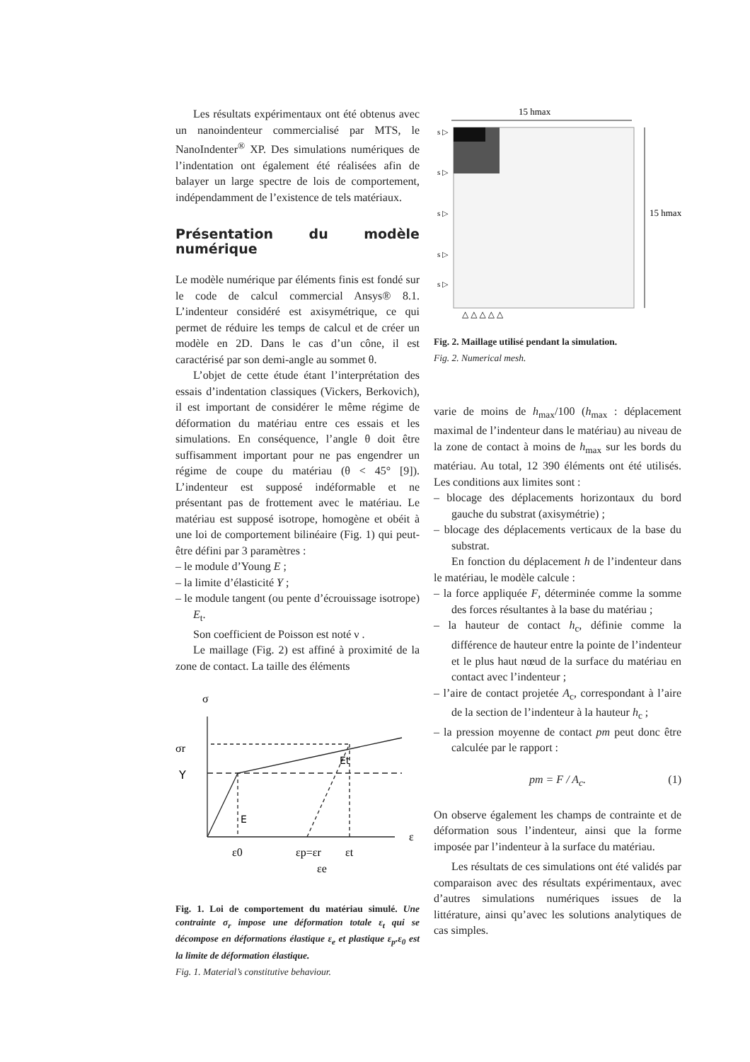Les résultats expérimentaux ont été obtenus avec un nanoindenteur commercialisé par MTS, le NanoIndenter<sup>®</sup> XP. Des simulations numériques de l’indentation ont également été réalisées afin de balayer un large spectre de lois de comportement, indépendamment de l’existence de tels matériaux.
Présentation du modèle numérique
Le modèle numérique par éléments finis est fondé sur le code de calcul commercial Ansys® 8.1. L’indenteur considéré est axisymétrique, ce qui permet de réduire les temps de calcul et de créer un modèle en 2D. Dans le cas d’un cône, il est caractérisé par son demi-angle au sommet θ.
L’objet de cette étude étant l’interprétation des essais d’indentation classiques (Vickers, Berkovich), il est important de considérer le même régime de déformation du matériau entre ces essais et les simulations. En conséquence, l’angle θ doit être suffisamment important pour ne pas engendrer un régime de coupe du matériau (θ < 45° [9]). L’indenteur est supposé indéformable et ne présentant pas de frottement avec le matériau. Le matériau est supposé isotrope, homogène et obéit à une loi de comportement bilinéaire (Fig. 1) qui peut-être défini par 3 paramètres :
– le module d’Young E ;
– la limite d’élasticité Y ;
– le module tangent (ou pente d’écrouissage isotrope) E<sub>t</sub>.
Son coefficient de Poisson est noté ν .
Le maillage (Fig. 2) est affiné à proximité de la zone de contact. La taille des éléments
σ
σr
Y
Et
E
ε
ε0
εp=εr
εt
εe
Fig. 1. Loi de comportement du matériau simulé. Une contrainte σ<sub>r</sub> impose une déformation totale ε<sub>t</sub> qui se décompose en déformations élastique ε<sub>e</sub> et plastique ε<sub>p</sub>.ε<sub>0</sub> est la limite de déformation élastique.
Fig. 1. Material’s constitutive behaviour.
15 hmax
15 hmax
s ▷
s ▷
s ▷
s ▷
s ▷
△ △ △ △ △
Fig. 2. Maillage utilisé pendant la simulation.
Fig. 2. Numerical mesh.
varie de moins de h<sub>max</sub>/100 (h<sub>max</sub> : déplacement maximal de l’indenteur dans le matériau) au niveau de la zone de contact à moins de h<sub>max</sub> sur les bords du matériau. Au total, 12 390 éléments ont été utilisés. Les conditions aux limites sont :
– blocage des déplacements horizontaux du bord gauche du substrat (axisymétrie) ;
– blocage des déplacements verticaux de la base du substrat.
En fonction du déplacement h de l’indenteur dans le matériau, le modèle calcule :
– la force appliquée F, déterminée comme la somme des forces résultantes à la base du matériau ;
– la hauteur de contact h<sub>c</sub>, définie comme la différence de hauteur entre la pointe de l’indenteur et le plus haut nœud de la surface du matériau en contact avec l’indenteur ;
– l’aire de contact projetée A<sub>c</sub>, correspondant à l’aire de la section de l’indenteur à la hauteur h<sub>c</sub> ;
– la pression moyenne de contact pm peut donc être calculée par le rapport :
pm = F / A<sub>c</sub>. (1)
On observe également les champs de contrainte et de déformation sous l’indenteur, ainsi que la forme imposée par l’indenteur à la surface du matériau.
Les résultats de ces simulations ont été validés par comparaison avec des résultats expérimentaux, avec d’autres simulations numériques issues de la littérature, ainsi qu’avec les solutions analytiques de cas simples.